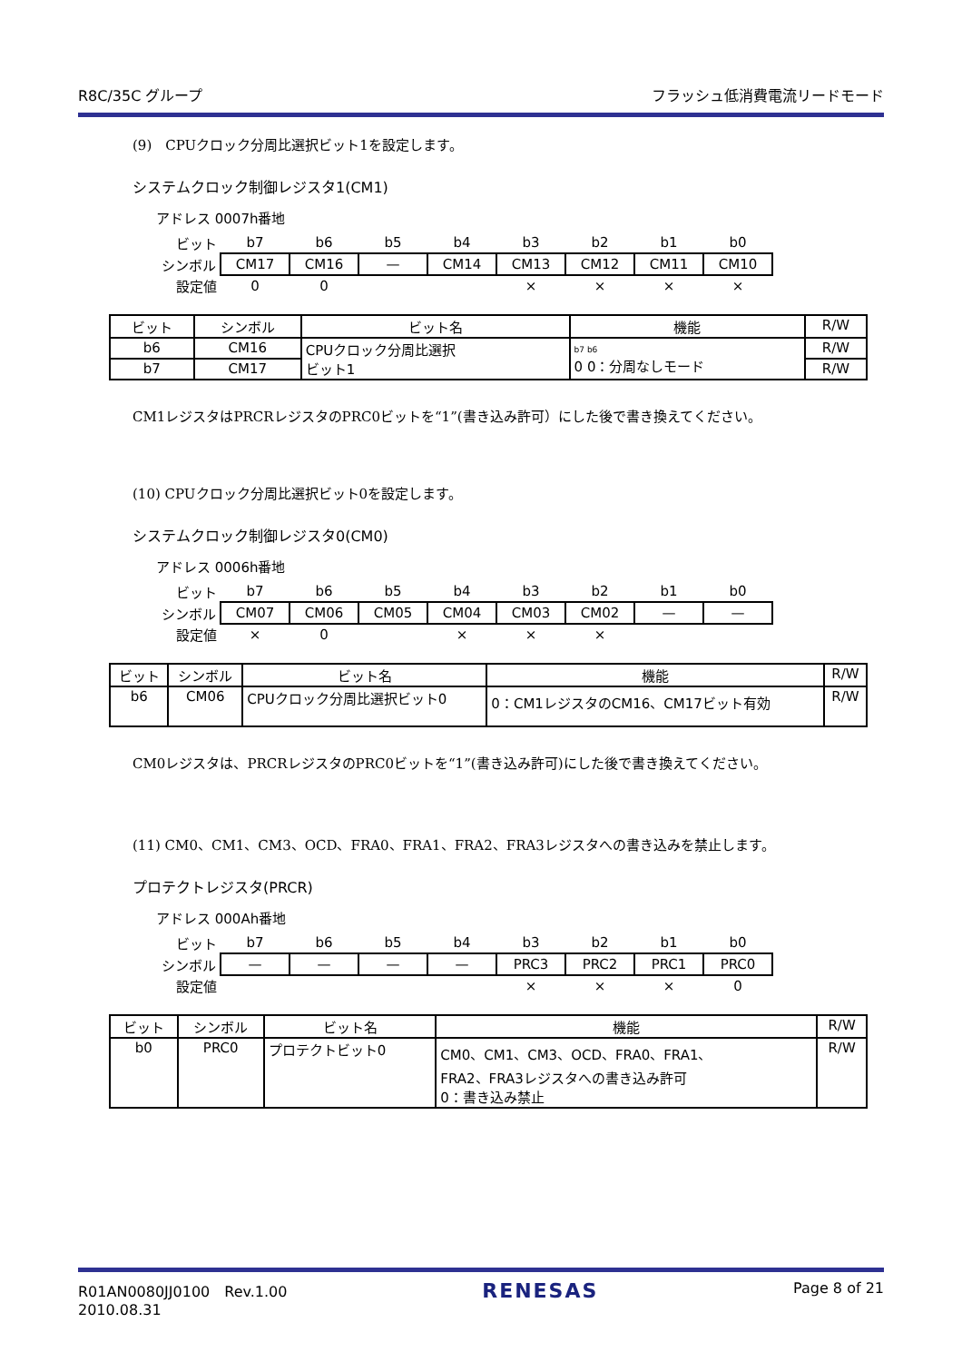R8C/35C グループ フラッシュ低消費電流リードモード
(9)　CPUクロック分周比選択ビット1を設定します。
システムクロック制御レジスタ1(CM1)
アドレス 0007h番地
| ビット | b7 | b6 | b5 | b4 | b3 | b2 | b1 | b0 |
| シンボル | CM17 | CM16 | — | CM14 | CM13 | CM12 | CM11 | CM10 |
| 設定値 | 0 | 0 | | | × | × | × | × |
| ビット | シンボル | ビット名 | 機能 | R/W |
| --- | --- | --- | --- | --- |
| b6 | CM16 | CPUクロック分周比選択 ビット1 | b7 b6 0 0：分周なしモード | R/W |
| b7 | CM17 | | | R/W |
CM1レジスタはPRCRレジスタのPRC0ビットを“1”(書き込み許可）にした後で書き換えてください。
(10) CPUクロック分周比選択ビット0を設定します。
システムクロック制御レジスタ0(CM0)
アドレス 0006h番地
| ビット | b7 | b6 | b5 | b4 | b3 | b2 | b1 | b0 |
| シンボル | CM07 | CM06 | CM05 | CM04 | CM03 | CM02 | — | — |
| 設定値 | × | 0 | | × | × | × | | |
| ビット | シンボル | ビット名 | 機能 | R/W |
| --- | --- | --- | --- | --- |
| b6 | CM06 | CPUクロック分周比選択ビット0 | 0：CM1レジスタのCM16、CM17ビット有効 | R/W |
CM0レジスタは、PRCRレジスタのPRC0ビットを“1”(書き込み許可)にした後で書き換えてください。
(11) CM0、CM1、CM3、OCD、FRA0、FRA1、FRA2、FRA3レジスタへの書き込みを禁止します。
プロテクトレジスタ(PRCR)
アドレス 000Ah番地
| ビット | b7 | b6 | b5 | b4 | b3 | b2 | b1 | b0 |
| シンボル | — | — | — | — | PRC3 | PRC2 | PRC1 | PRC0 |
| 設定値 | | | | | × | × | × | 0 |
| ビット | シンボル | ビット名 | 機能 | R/W |
| --- | --- | --- | --- | --- |
| b0 | PRC0 | プロテクトビット0 | CM0、CM1、CM3、OCD、FRA0、FRA1、 FRA2、FRA3レジスタへの書き込み許可 0：書き込み禁止 | R/W |
R01AN0080JJ0100　Rev.1.00
2010.08.31 RENESAS Page 8 of 21